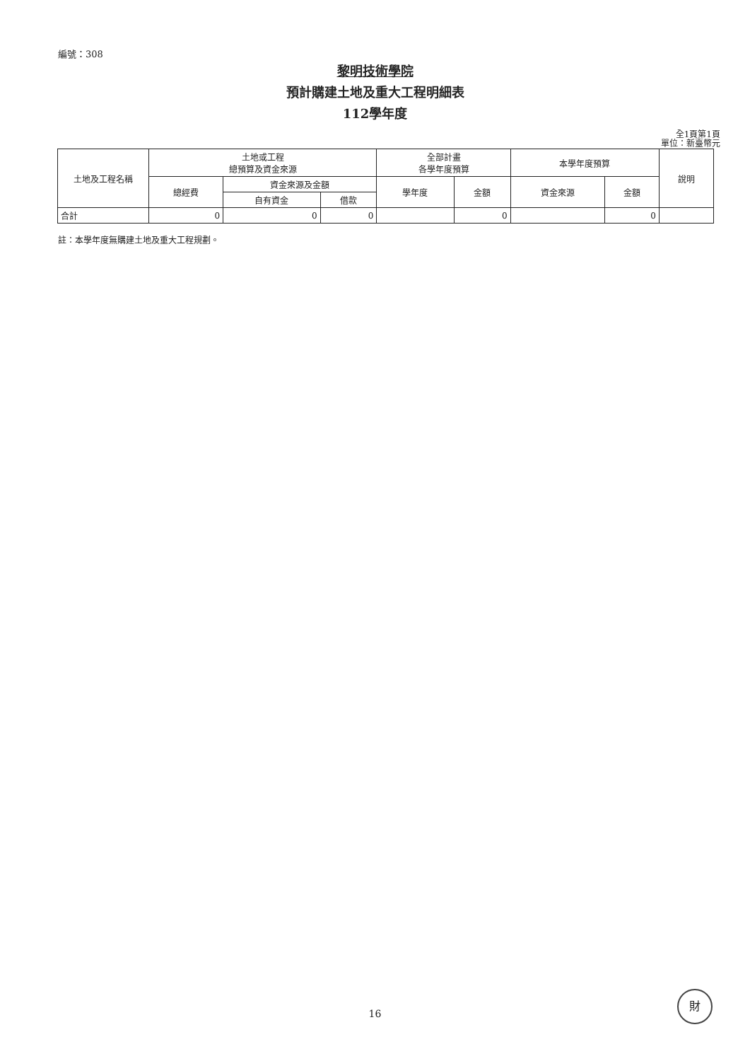編號：308
黎明技術學院
預計購建土地及重大工程明細表
112學年度
全1頁第1頁
單位：新臺幣元
| 土地及工程名稱 | 土地或工程 總預算及資金來源 | | | 全部計畫 各學年度預算 | | 本學年度預算 | | 說明 |
| --- | --- | --- | --- | --- | --- | --- | --- | --- |
| | 總經費 | 資金來源及金額 | | 學年度 | 金額 | 資金來源 | 金額 | |
| | | 自有資金 | 借款 | | | | | |
| 合計 | 0 | 0 | 0 | | 0 | | 0 | |
註：本學年度無購建土地及重大工程規劃。
16
財